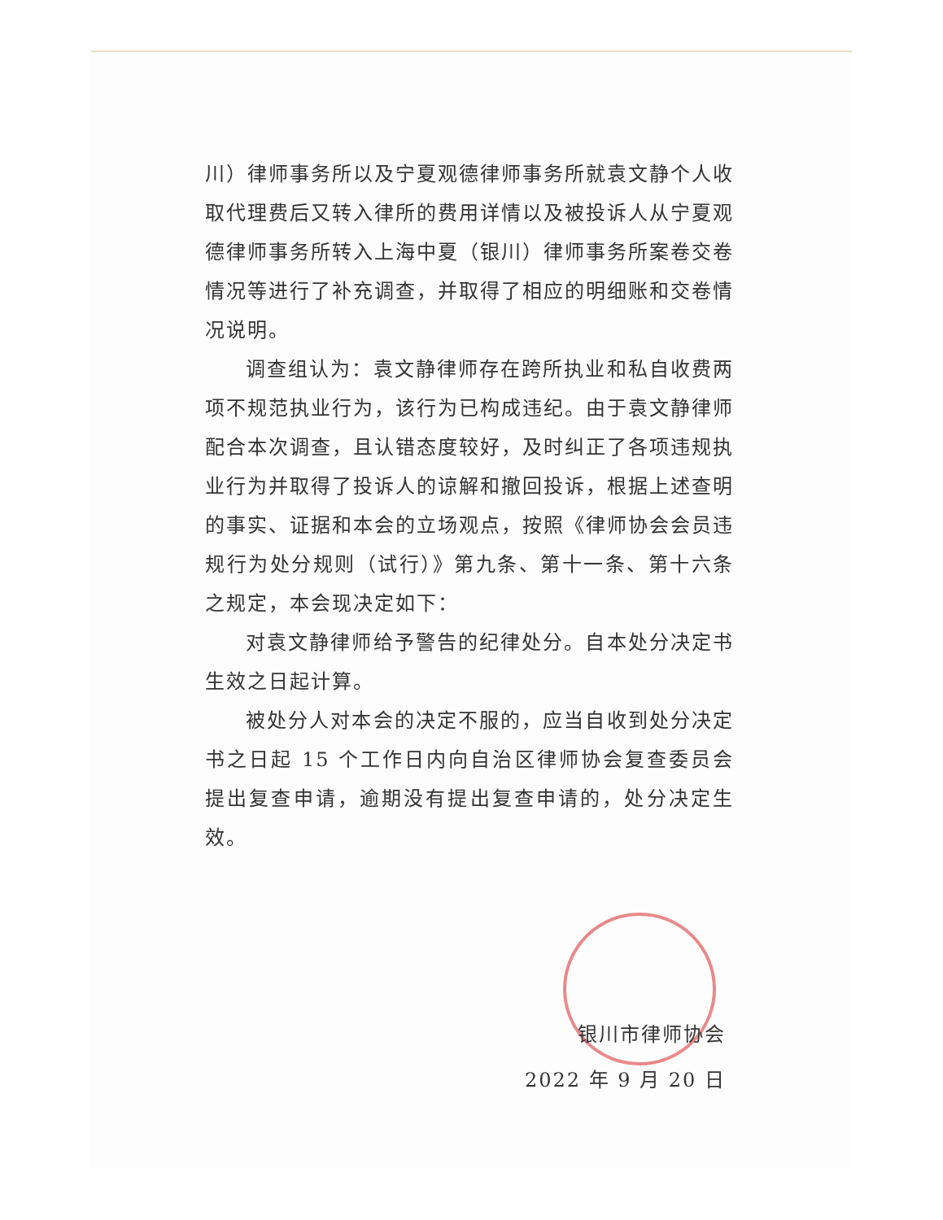川）律师事务所以及宁夏观德律师事务所就袁文静个人收取代理费后又转入律所的费用详情以及被投诉人从宁夏观德律师事务所转入上海中夏（银川）律师事务所案卷交卷情况等进行了补充调查，并取得了相应的明细账和交卷情况说明。
调查组认为：袁文静律师存在跨所执业和私自收费两项不规范执业行为，该行为已构成违纪。由于袁文静律师配合本次调查，且认错态度较好，及时纠正了各项违规执业行为并取得了投诉人的谅解和撤回投诉，根据上述查明的事实、证据和本会的立场观点，按照《律师协会会员违规行为处分规则（试行）》第九条、第十一条、第十六条之规定，本会现决定如下：
对袁文静律师给予警告的纪律处分。自本处分决定书生效之日起计算。
被处分人对本会的决定不服的，应当自收到处分决定书之日起 15 个工作日内向自治区律师协会复查委员会提出复查申请，逾期没有提出复查申请的，处分决定生效。
银川市律师协会
2022 年 9 月 20 日